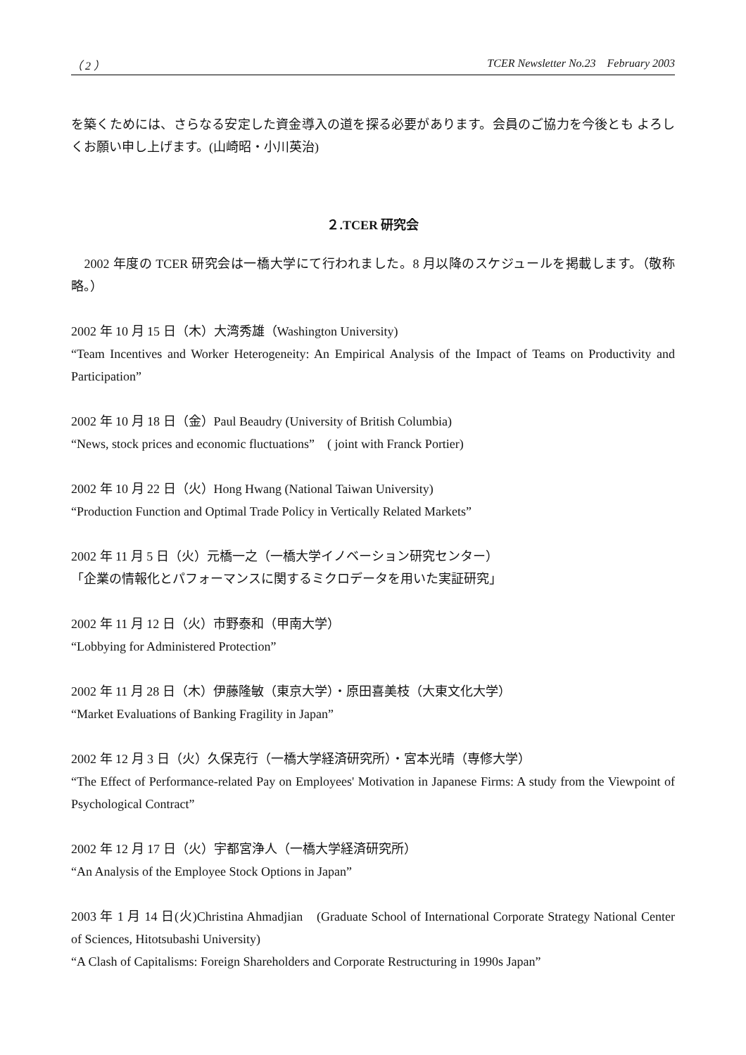（ 2 ） TCER Newsletter No.23　February 2003
を築くためには、さらなる安定した資金導入の道を探る必要があります。会員のご協力を今後とも よろしくお願い申し上げます。(山崎昭・小川英治)
２.TCER 研究会
　2002 年度の TCER 研究会は一橋大学にて行われました。8 月以降のスケジュールを掲載します。（敬称略。）
2002 年 10 月 15 日（木）大湾秀雄（Washington University)
“Team Incentives and Worker Heterogeneity: An Empirical Analysis of the Impact of Teams on Productivity and Participation”
2002 年 10 月 18 日（金）Paul Beaudry (University of British Columbia)
“News, stock prices and economic fluctuations”　( joint with Franck Portier)
2002 年 10 月 22 日（火）Hong Hwang (National Taiwan University)
“Production Function and Optimal Trade Policy in Vertically Related Markets”
2002 年 11 月 5 日（火）元橋一之（一橋大学イノベーション研究センター）
「企業の情報化とパフォーマンスに関するミクロデータを用いた実証研究」
2002 年 11 月 12 日（火）市野泰和（甲南大学）
“Lobbying for Administered Protection”
2002 年 11 月 28 日（木）伊藤隆敏（東京大学）・原田喜美枝（大東文化大学）
“Market Evaluations of Banking Fragility in Japan”
2002 年 12 月 3 日（火）久保克行（一橋大学経済研究所）・宮本光晴（専修大学）
“The Effect of Performance-related Pay on Employees' Motivation in Japanese Firms: A study from the Viewpoint of Psychological Contract”
2002 年 12 月 17 日（火）宇都宮浄人（一橋大学経済研究所）
“An Analysis of the Employee Stock Options in Japan”
2003 年 1 月 14 日(火)Christina Ahmadjian　(Graduate School of International Corporate Strategy National Center of Sciences, Hitotsubashi University)
“A Clash of Capitalisms: Foreign Shareholders and Corporate Restructuring in 1990s Japan”